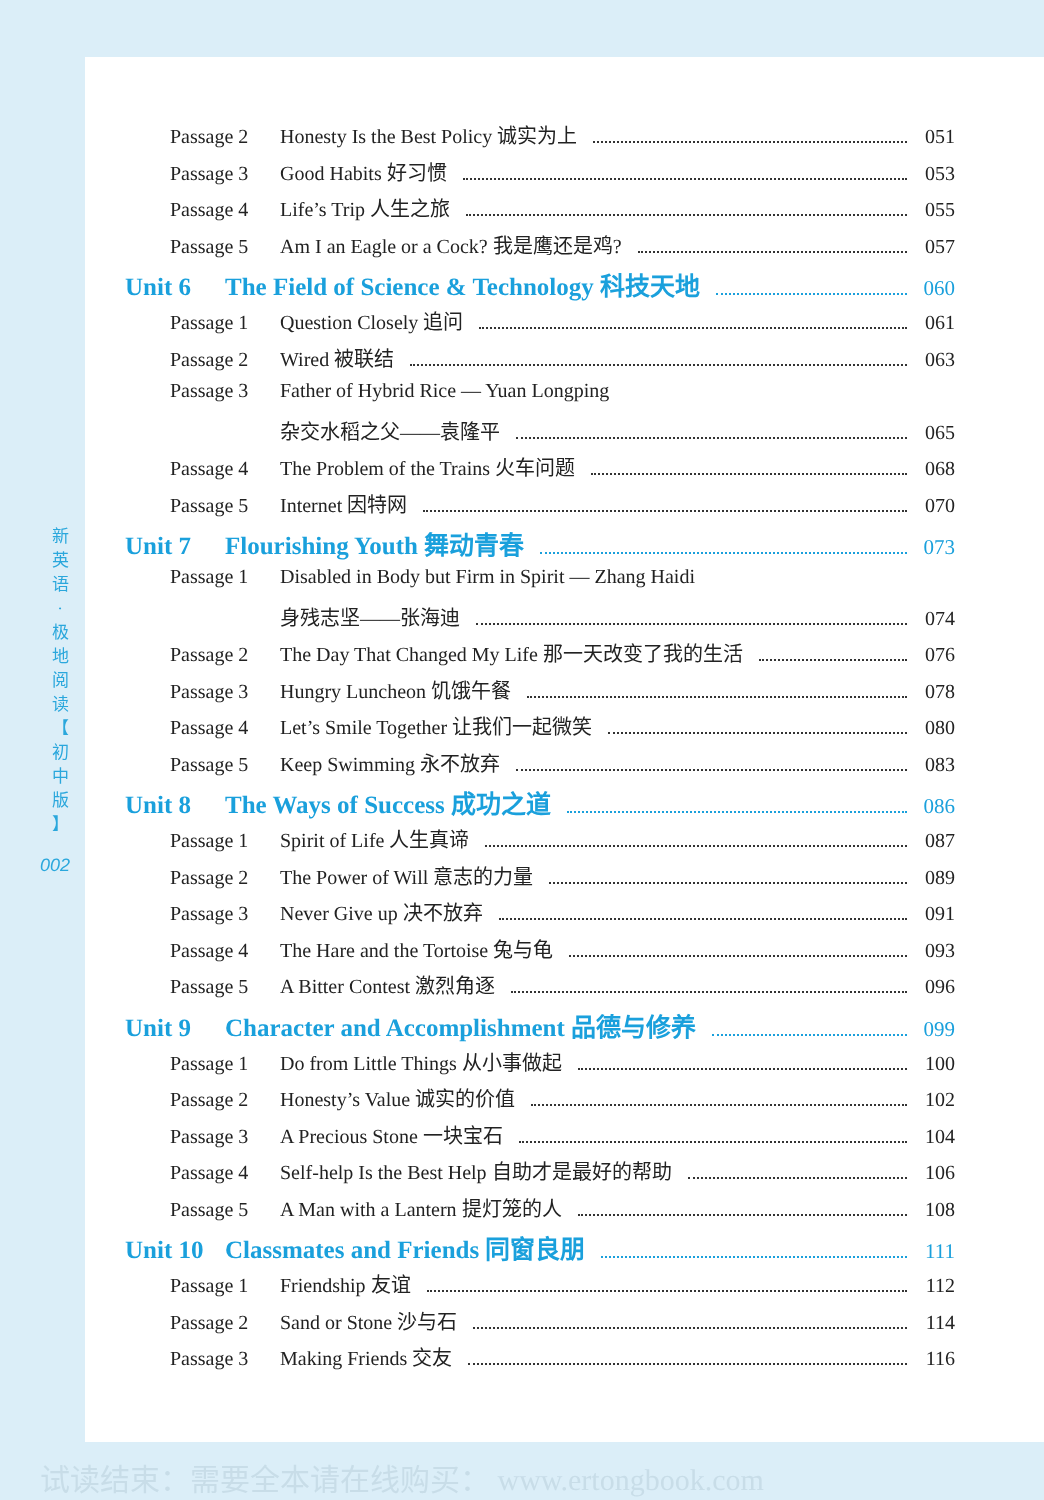新
英
语
·
极
地
阅
读
【
初
中
版
】
002
Passage 2 Honesty Is the Best Policy 诚实为上 051
Passage 3 Good Habits 好习惯 053
Passage 4 Life’s Trip 人生之旅 055
Passage 5 Am I an Eagle or a Cock? 我是鹰还是鸡? 057
Unit 6 The Field of Science & Technology 科技天地 060
Passage 1 Question Closely 追问 061
Passage 2 Wired 被联结 063
Passage 3 Father of Hybrid Rice — Yuan Longping
杂交水稻之父——袁隆平 065
Passage 4 The Problem of the Trains 火车问题 068
Passage 5 Internet 因特网 070
Unit 7 Flourishing Youth 舞动青春 073
Passage 1 Disabled in Body but Firm in Spirit — Zhang Haidi
身残志坚——张海迪 074
Passage 2 The Day That Changed My Life 那一天改变了我的生活 076
Passage 3 Hungry Luncheon 饥饿午餐 078
Passage 4 Let’s Smile Together 让我们一起微笑 080
Passage 5 Keep Swimming 永不放弃 083
Unit 8 The Ways of Success 成功之道 086
Passage 1 Spirit of Life 人生真谛 087
Passage 2 The Power of Will 意志的力量 089
Passage 3 Never Give up 决不放弃 091
Passage 4 The Hare and the Tortoise 兔与龟 093
Passage 5 A Bitter Contest 激烈角逐 096
Unit 9 Character and Accomplishment 品德与修养 099
Passage 1 Do from Little Things 从小事做起 100
Passage 2 Honesty’s Value 诚实的价值 102
Passage 3 A Precious Stone 一块宝石 104
Passage 4 Self-help Is the Best Help 自助才是最好的帮助 106
Passage 5 A Man with a Lantern 提灯笼的人 108
Unit 10 Classmates and Friends 同窗良朋 111
Passage 1 Friendship 友谊 112
Passage 2 Sand or Stone 沙与石 114
Passage 3 Making Friends 交友 116
试读结束：需要全本请在线购买： www.ertongbook.com